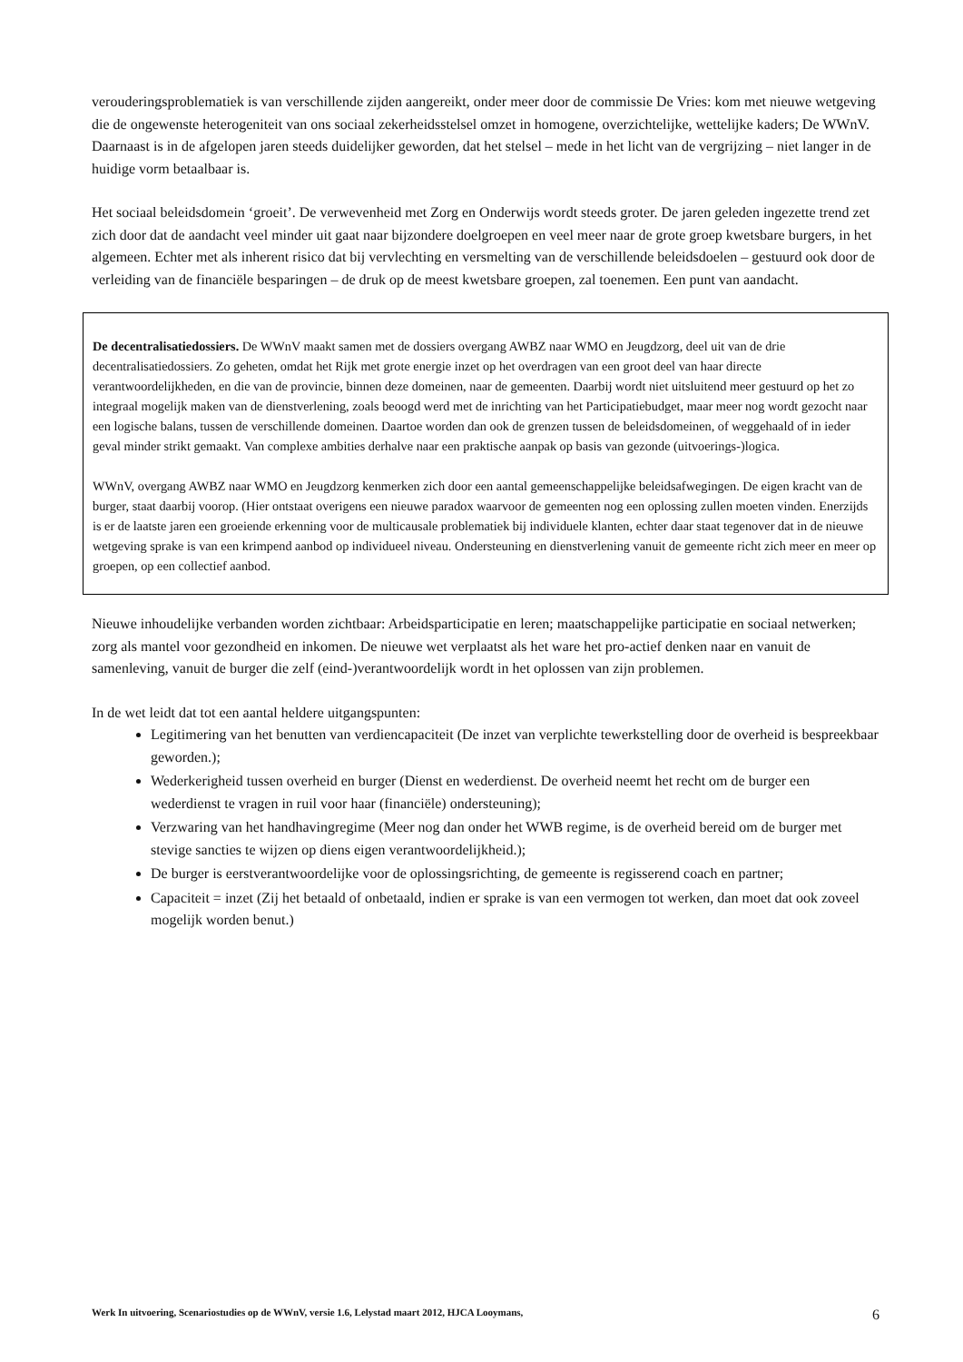verouderingsproblematiek is van verschillende zijden aangereikt, onder meer door de commissie De Vries: kom met nieuwe wetgeving die de ongewenste heterogeniteit van ons sociaal zekerheidsstelsel omzet in homogene, overzichtelijke, wettelijke kaders; De WWnV. Daarnaast is in de afgelopen jaren steeds duidelijker geworden, dat het stelsel – mede in het licht van de vergrijzing – niet langer in de huidige vorm betaalbaar is.
Het sociaal beleidsdomein ‘groeit’. De verwevenheid met Zorg en Onderwijs wordt steeds groter. De jaren geleden ingezette trend zet zich door dat de aandacht veel minder uit gaat naar bijzondere doelgroepen en veel meer naar de grote groep kwetsbare burgers, in het algemeen. Echter met als inherent risico dat bij vervlechting en versmelting van de verschillende beleidsdoelen – gestuurd ook door de verleiding van de financiële besparingen – de druk op de meest kwetsbare groepen, zal toenemen. Een punt van aandacht.
De decentralisatiedossiers. De WWnV maakt samen met de dossiers overgang AWBZ naar WMO en Jeugdzorg, deel uit van de drie decentralisatiedossiers. Zo geheten, omdat het Rijk met grote energie inzet op het overdragen van een groot deel van haar directe verantwoordelijkheden, en die van de provincie, binnen deze domeinen, naar de gemeenten. Daarbij wordt niet uitsluitend meer gestuurd op het zo integraal mogelijk maken van de dienstverlening, zoals beoogd werd met de inrichting van het Participatiebudget, maar meer nog wordt gezocht naar een logische balans, tussen de verschillende domeinen. Daartoe worden dan ook de grenzen tussen de beleidsdomeinen, of weggehaald of in ieder geval minder strikt gemaakt. Van complexe ambities derhalve naar een praktische aanpak op basis van gezonde (uitvoerings-)logica.
WWnV, overgang AWBZ naar WMO en Jeugdzorg kenmerken zich door een aantal gemeenschappelijke beleidsafwegingen. De eigen kracht van de burger, staat daarbij voorop. (Hier ontstaat overigens een nieuwe paradox waarvoor de gemeenten nog een oplossing zullen moeten vinden. Enerzijds is er de laatste jaren een groeiende erkenning voor de multicausale problematiek bij individuele klanten, echter daar staat tegenover dat in de nieuwe wetgeving sprake is van een krimpend aanbod op individueel niveau. Ondersteuning en dienstverlening vanuit de gemeente richt zich meer en meer op groepen, op een collectief aanbod.
Nieuwe inhoudelijke verbanden worden zichtbaar: Arbeidsparticipatie en leren; maatschappelijke participatie en sociaal netwerken; zorg als mantel voor gezondheid en inkomen. De nieuwe wet verplaatst als het ware het pro-actief denken naar en vanuit de samenleving, vanuit de burger die zelf (eind-)verantwoordelijk wordt in het oplossen van zijn problemen.
In de wet leidt dat tot een aantal heldere uitgangspunten:
Legitimering van het benutten van verdiencapaciteit (De inzet van verplichte tewerkstelling door de overheid is bespreekbaar geworden.);
Wederkerigheid tussen overheid en burger (Dienst en wederdienst. De overheid neemt het recht om de burger een wederdienst te vragen in ruil voor haar (financiële) ondersteuning);
Verzwaring van het handhavingregime (Meer nog dan onder het WWB regime, is de overheid bereid om de burger met stevige sancties te wijzen op diens eigen verantwoordelijkheid.);
De burger is eerstverantwoordelijke voor de oplossingsrichting, de gemeente is regisserend coach en partner;
Capaciteit = inzet (Zij het betaald of onbetaald, indien er sprake is van een vermogen tot werken, dan moet dat ook zoveel mogelijk worden benut.)
Werk In uitvoering, Scenariostudies op de WWnV, versie 1.6, Lelystad maart 2012, HJCA Looymans, 6